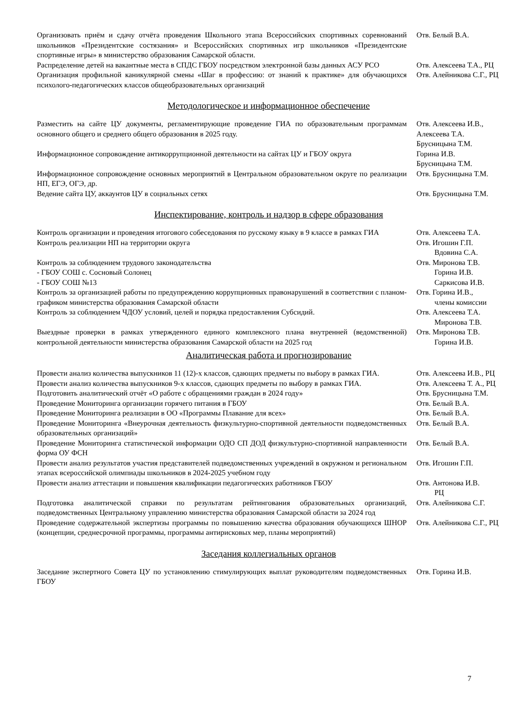| Организовать приём и сдачу отчёта проведения Школьного этапа Всероссийских спортивных соревнований школьников «Президентские состязания» и Всероссийских спортивных игр школьников «Президентские спортивные игры» в министерство образования Самарской области. | Отв. Белый В.А. |
| Распределение детей на вакантные места в СПДС ГБОУ посредством электронной базы данных АСУ РСО | Отв. Алексеева Т.А., РЦ |
| Организация профильной каникулярной смены «Шаг в профессию: от знаний к практике» для обучающихся психолого-педагогических классов общеобразовательных организаций | Отв. Алейникова С.Г., РЦ |
Методологическое и информационное обеспечение
| Разместить на сайте ЦУ документы, регламентирующие проведение ГИА по образовательным программам основного общего и среднего общего образования в 2025 году. | Отв. Алексеева И.В., Алексеева Т.А. Брусницына Т.М. |
| Информационное сопровождение антикоррупционной деятельности на сайтах ЦУ и ГБОУ округа | Горина И.В. Брусницына Т.М. |
| Информационное сопровождение основных мероприятий в Центральном образовательном округе по реализации НП, ЕГЭ, ОГЭ, др. | Отв. Брусницына Т.М. |
| Ведение сайта ЦУ, аккаунтов ЦУ в социальных сетях | Отв. Брусницына Т.М. |
Инспектирование, контроль и надзор в сфере образования
| Контроль организации и проведения итогового собеседования по русскому языку в 9 классе в рамках ГИА | Отв. Алексеева Т.А. |
| Контроль реализации НП на территории округа | Отв. Игошин Г.П. Вдовина С.А. |
| Контроль за соблюдением трудового законодательства - ГБОУ СОШ с. Сосновый Солонец - ГБОУ СОШ №13 | Отв. Миронова Т.В. Горина И.В. Саркисова И.В. |
| Контроль за организацией работы по предупреждению коррупционных правонарушений в соответствии с планом-графиком министерства образования Самарской области | Отв. Горина И.В., члены комиссии |
| Контроль за соблюдением ЧДОУ условий, целей и порядка предоставления Субсидий. | Отв. Алексеева Т.А. Миронова Т.В. |
| Выездные проверки в рамках утвержденного единого комплексного плана внутренней (ведомственной) контрольной деятельности министерства образования Самарской области на 2025 год | Отв. Миронова Т.В. Горина И.В. |
Аналитическая работа и прогнозирование
| Провести анализ количества выпускников 11 (12)-х классов, сдающих предметы по выбору в рамках ГИА. | Отв. Алексеева И.В., РЦ |
| Провести анализ количества выпускников 9-х классов, сдающих предметы по выбору в рамках ГИА. | Отв. Алексеева Т. А., РЦ |
| Подготовить аналитический отчёт «О работе с обращениями граждан в 2024 году» | Отв. Брусницына Т.М. |
| Проведение Мониторинга организации горячего питания в ГБОУ | Отв. Белый В.А. |
| Проведение Мониторинга реализации в ОО «Программы Плавание для всех» | Отв. Белый В.А. |
| Проведение Мониторинга «Внеурочная деятельность физкультурно-спортивной деятельности подведомственных образовательных организаций» | Отв. Белый В.А. |
| Проведение Мониторинга статистической информации ОДО СП ДОД физкультурно-спортивной направленности форма ОУ ФСН | Отв. Белый В.А. |
| Провести анализ результатов участия представителей подведомственных учреждений в окружном и региональном этапах всероссийской олимпиады школьников в 2024-2025 учебном году | Отв. Игошин Г.П. |
| Провести анализ аттестации и повышения квалификации педагогических работников ГБОУ | Отв. Антонова И.В. РЦ |
| Подготовка аналитической справки по результатам рейтингования образовательных организаций, подведомственных Центральному управлению министерства образования Самарской области за 2024 год | Отв. Алейникова С.Г. |
| Проведение содержательной экспертизы программы по повышению качества образования обучающихся ШНОР (концепции, среднесрочной программы, программы антирисковых мер, планы мероприятий) | Отв. Алейникова С.Г., РЦ |
Заседания коллегиальных органов
| Заседание экспертного Совета ЦУ по установлению стимулирующих выплат руководителям подведомственных ГБОУ | Отв. Горина И.В. |
7